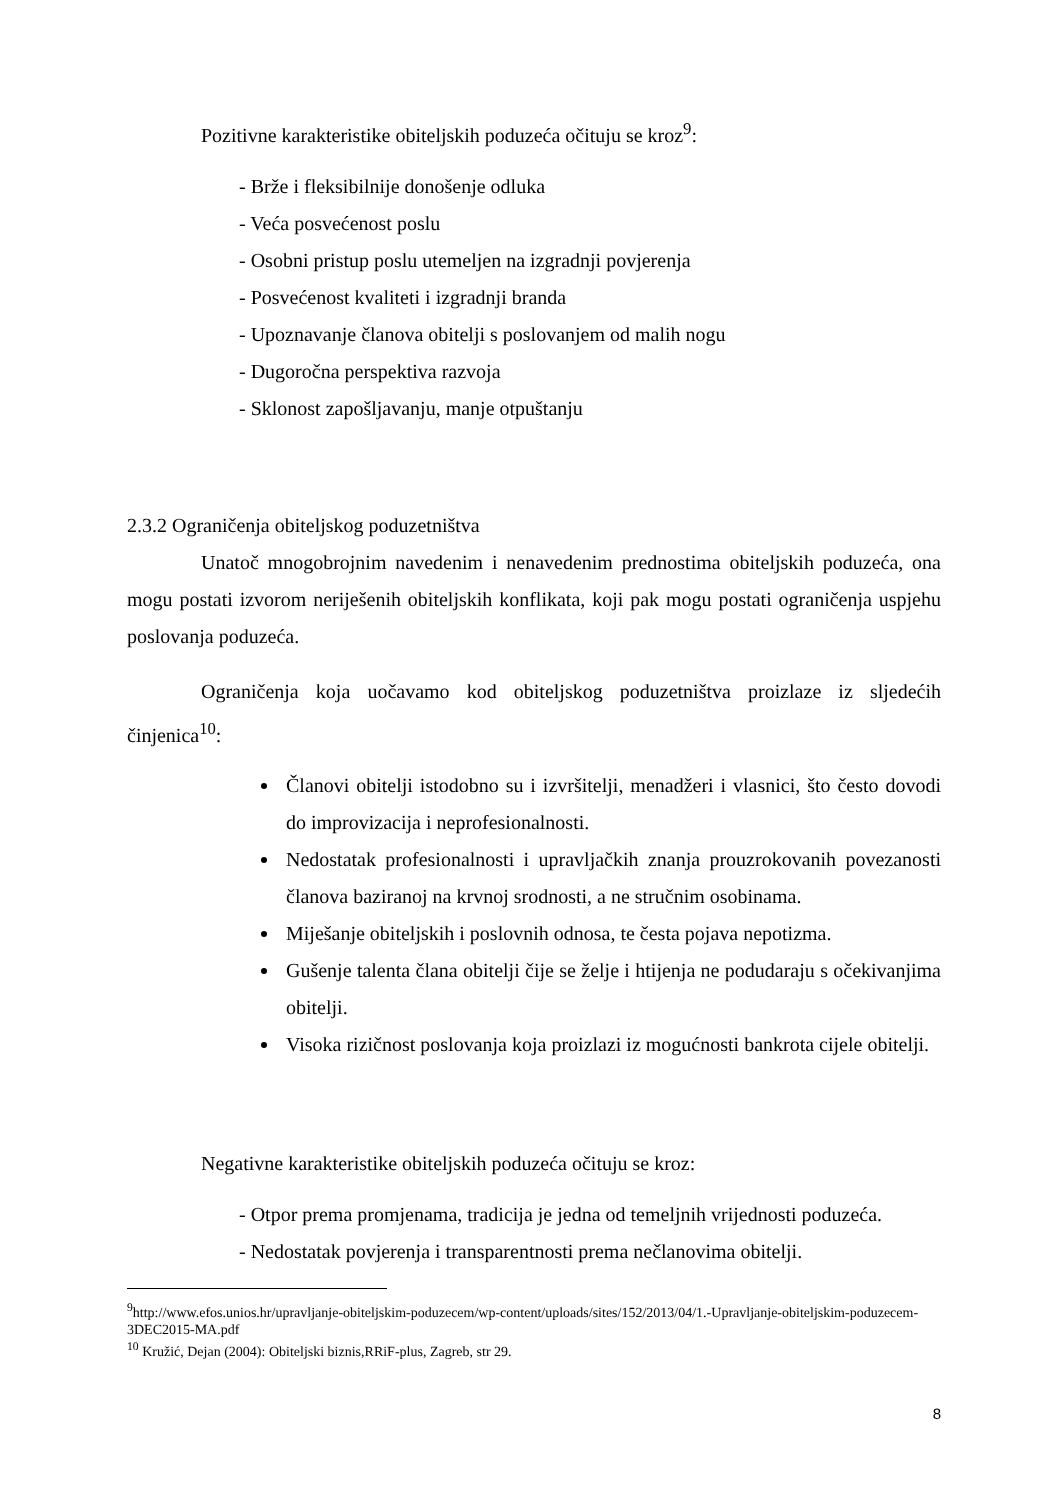Pozitivne karakteristike obiteljskih poduzeća očituju se kroz<sup>9</sup>:
- Brže i fleksibilnije donošenje odluka
- Veća posvećenost poslu
- Osobni pristup poslu utemeljen na izgradnji povjerenja
- Posvećenost kvaliteti i izgradnji branda
- Upoznavanje članova obitelji s poslovanjem od malih nogu
- Dugoročna perspektiva razvoja
- Sklonost zapošljavanju, manje otpuštanju
2.3.2 Ograničenja obiteljskog poduzetništva
Unatoč mnogobrojnim navedenim i nenavedenim prednostima obiteljskih poduzeća, ona mogu postati izvorom neriješenih obiteljskih konflikata, koji pak mogu postati ograničenja uspjehu poslovanja poduzeća.
Ograničenja koja uočavamo kod obiteljskog poduzetništva proizlaze iz sljedećih činjenica<sup>10</sup>:
Članovi obitelji istodobno su i izvršitelji, menadžeri i vlasnici, što često dovodi do improvizacija i neprofesionalnosti.
Nedostatak profesionalnosti i upravljačkih znanja prouzrokovanih povezanosti članova baziranoj na krvnoj srodnosti, a ne stručnim osobinama.
Miješanje obiteljskih i poslovnih odnosa, te česta pojava nepotizma.
Gušenje talenta člana obitelji čije se želje i htijenja ne podudaraju s očekivanjima obitelji.
Visoka rizičnost poslovanja koja proizlazi iz mogućnosti bankrota cijele obitelji.
Negativne karakteristike obiteljskih poduzeća očituju se kroz:
- Otpor prema promjenama, tradicija je jedna od temeljnih vrijednosti poduzeća.
- Nedostatak povjerenja i transparentnosti prema nečlanovima obitelji.
<sup>9</sup> http://www.efos.unios.hr/upravljanje-obiteljskim-poduzecem/wp-content/uploads/sites/152/2013/04/1.-Upravljanje-obiteljskim-poduzecem-3DEC2015-MA.pdf
<sup>10</sup> Kružić, Dejan (2004): Obiteljski biznis,RRiF-plus, Zagreb, str 29.
8